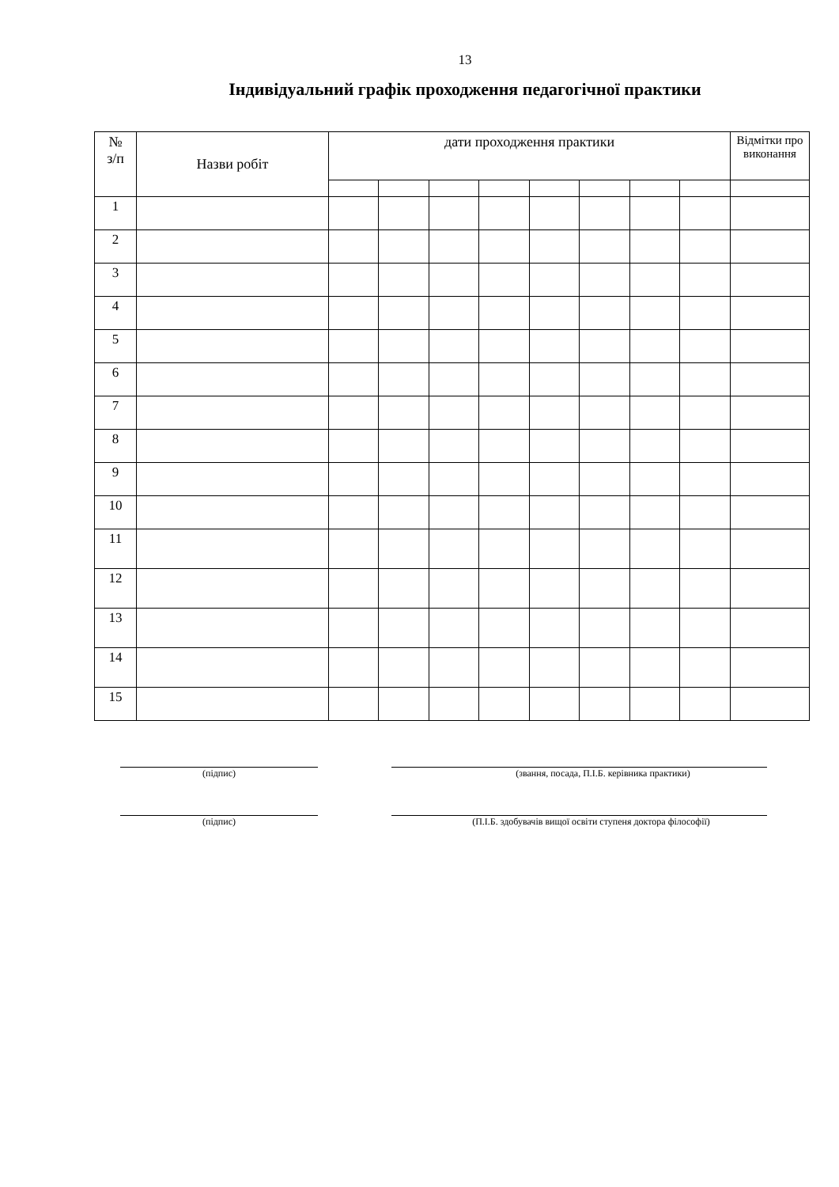13
Індивідуальний графік проходження педагогічної практики
| № з/п | Назви робіт | дати проходження практики | | | | | | | | Відмітки про виконання |
| --- | --- | --- | --- | --- | --- | --- | --- | --- | --- | --- |
| 1 | | | | | | | | | | |
| 2 | | | | | | | | | | |
| 3 | | | | | | | | | | |
| 4 | | | | | | | | | | |
| 5 | | | | | | | | | | |
| 6 | | | | | | | | | | |
| 7 | | | | | | | | | | |
| 8 | | | | | | | | | | |
| 9 | | | | | | | | | | |
| 10 | | | | | | | | | | |
| 11 | | | | | | | | | | |
| 12 | | | | | | | | | | |
| 13 | | | | | | | | | | |
| 14 | | | | | | | | | | |
| 15 | | | | | | | | | | |
(підпис) (звання, посада, П.І.Б. керівника практики)
(підпис) (П.І.Б. здобувачів вищої освіти ступеня доктора філософії)